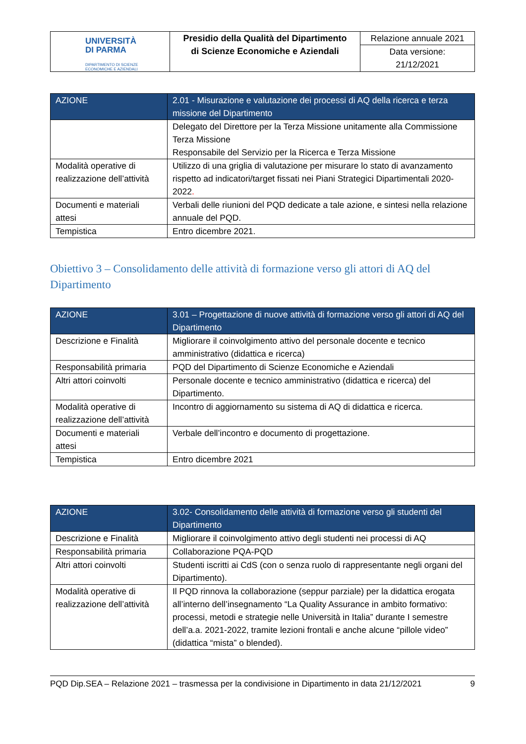| UNIVERSITÀ DI PARMA DIPARTIMENTO DI SCIENZE ECONOMICHE E AZIENDALI | Presidio della Qualità del Dipartimento di Scienze Economiche e Aziendali | Relazione annuale 2021 Data versione: 21/12/2021 |
| AZIONE | 2.01 - Misurazione e valutazione dei processi di AQ della ricerca e terza missione del Dipartimento |
| --- | --- |
| | Delegato del Direttore per la Terza Missione unitamente alla Commissione Terza Missione Responsabile del Servizio per la Ricerca e Terza Missione |
| Modalità operative di realizzazione dell’attività | Utilizzo di una griglia di valutazione per misurare lo stato di avanzamento rispetto ad indicatori/target fissati nei Piani Strategici Dipartimentali 2020-2022 . |
| Documenti e materiali attesi | Verbali delle riunioni del PQD dedicate a tale azione, e sintesi nella relazione annuale del PQD. |
| Tempistica | Entro dicembre 2021. |
Obiettivo 3 – Consolidamento delle attività di formazione verso gli attori di AQ del Dipartimento
| AZIONE | 3.01 – Progettazione di nuove attività di formazione verso gli attori di AQ del Dipartimento |
| --- | --- |
| Descrizione e Finalità | Migliorare il coinvolgimento attivo del personale docente e tecnico amministrativo (didattica e ricerca) |
| Responsabilità primaria | PQD del Dipartimento di Scienze Economiche e Aziendali |
| Altri attori coinvolti | Personale docente e tecnico amministrativo (didattica e ricerca) del Dipartimento. |
| Modalità operative di realizzazione dell’attività | Incontro di aggiornamento su sistema di AQ di didattica e ricerca. |
| Documenti e materiali attesi | Verbale dell’incontro e documento di progettazione. |
| Tempistica | Entro dicembre 2021 |
| AZIONE | 3.02- Consolidamento delle attività di formazione verso gli studenti del Dipartimento |
| --- | --- |
| Descrizione e Finalità | Migliorare il coinvolgimento attivo degli studenti nei processi di AQ |
| Responsabilità primaria | Collaborazione PQA-PQD |
| Altri attori coinvolti | Studenti iscritti ai CdS (con o senza ruolo di rappresentante negli organi del Dipartimento). |
| Modalità operative di realizzazione dell’attività | Il PQD rinnova la collaborazione (seppur parziale) per la didattica erogata all’interno dell’insegnamento “La Quality Assurance in ambito formativo: processi, metodi e strategie nelle Università in Italia” durante I semestre dell’a.a. 2021-2022, tramite lezioni frontali e anche alcune “pillole video” (didattica “mista” o blended). |
PQD Dip.SEA – Relazione 2021 – trasmessa per la condivisione in Dipartimento in data 21/12/2021 9